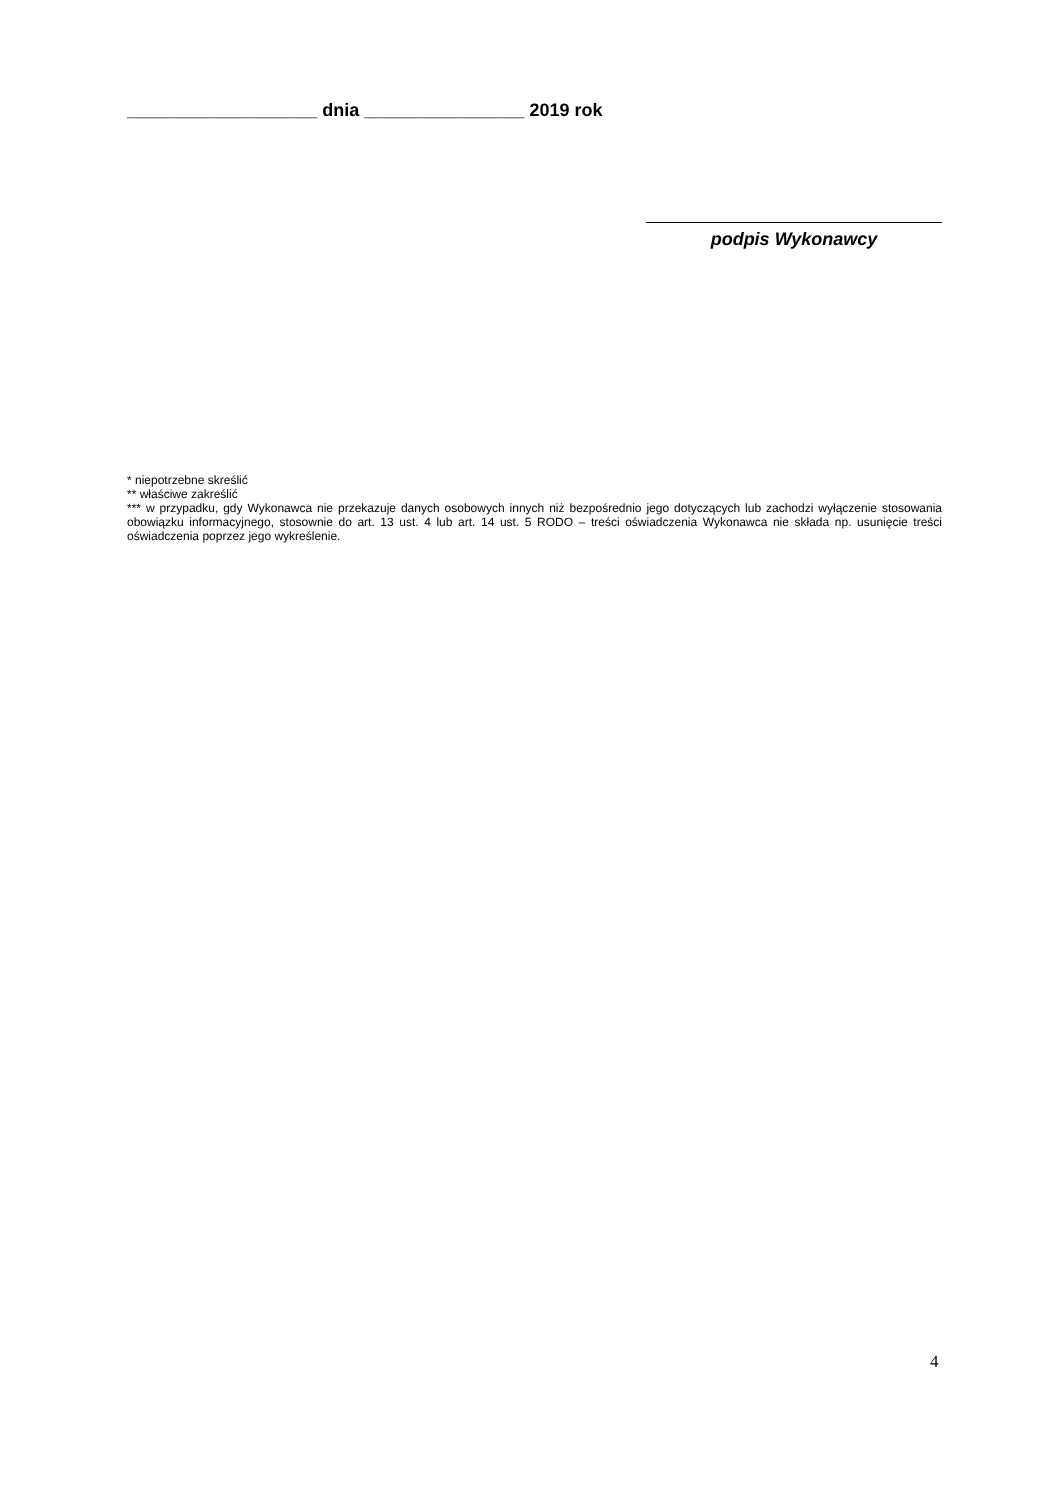___________________ dnia ________________ 2019 rok
podpis Wykonawcy
* niepotrzebne skreślić
** właściwe zakreślić
*** w przypadku, gdy Wykonawca nie przekazuje danych osobowych innych niż bezpośrednio jego dotyczących lub zachodzi wyłączenie stosowania obowiązku informacyjnego, stosownie do art. 13 ust. 4 lub art. 14 ust. 5 RODO – treści oświadczenia Wykonawca nie składa np. usunięcie treści oświadczenia poprzez jego wykreślenie.
4